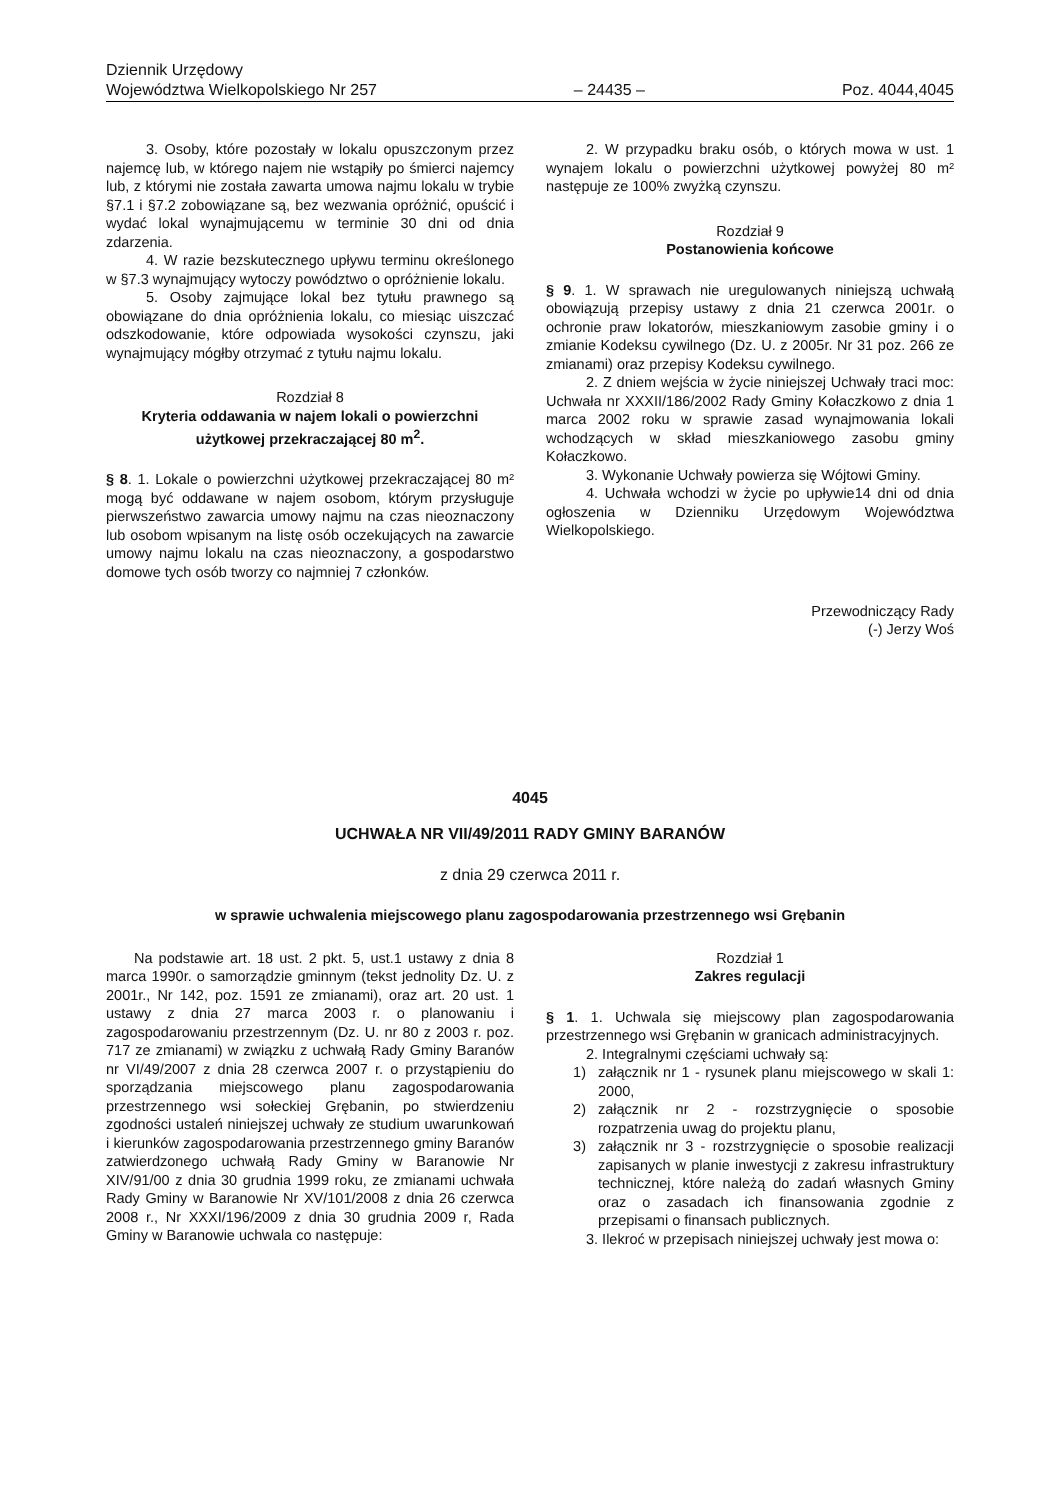Dziennik Urzędowy
Województwa Wielkopolskiego Nr 257
– 24435 –
Poz. 4044,4045
3. Osoby, które pozostały w lokalu opuszczonym przez najemcę lub, w którego najem nie wstąpiły po śmierci najemcy lub, z którymi nie została zawarta umowa najmu lokalu w trybie §7.1 i §7.2 zobowiązane są, bez wezwania opróżnić, opuścić i wydać lokal wynajmującemu w terminie 30 dni od dnia zdarzenia.
4. W razie bezskutecznego upływu terminu określonego w §7.3 wynajmujący wytoczy powództwo o opróżnienie lokalu.
5. Osoby zajmujące lokal bez tytułu prawnego są obowiązane do dnia opróżnienia lokalu, co miesiąc uiszczać odszkodowanie, które odpowiada wysokości czynszu, jaki wynajmujący mógłby otrzymać z tytułu najmu lokalu.
Rozdział 8
Kryteria oddawania w najem lokali o powierzchni użytkowej przekraczającej 80 m<sup>2</sup>.
§ 8. 1. Lokale o powierzchni użytkowej przekraczającej 80 m² mogą być oddawane w najem osobom, którym przysługuje pierwszeństwo zawarcia umowy najmu na czas nieoznaczony lub osobom wpisanym na listę osób oczekujących na zawarcie umowy najmu lokalu na czas nieoznaczony, a gospodarstwo domowe tych osób tworzy co najmniej 7 członków.
2. W przypadku braku osób, o których mowa w ust. 1 wynajem lokalu o powierzchni użytkowej powyżej 80 m² następuje ze 100% zwyżką czynszu.
Rozdział 9
Postanowienia końcowe
§ 9. 1. W sprawach nie uregulowanych niniejszą uchwałą obowiązują przepisy ustawy z dnia 21 czerwca 2001r. o ochronie praw lokatorów, mieszkaniowym zasobie gminy i o zmianie Kodeksu cywilnego (Dz. U. z 2005r. Nr 31 poz. 266 ze zmianami) oraz przepisy Kodeksu cywilnego.
2. Z dniem wejścia w życie niniejszej Uchwały traci moc: Uchwała nr XXXII/186/2002 Rady Gminy Kołaczkowo z dnia 1 marca 2002 roku w sprawie zasad wynajmowania lokali wchodzących w skład mieszkaniowego zasobu gminy Kołaczkowo.
3. Wykonanie Uchwały powierza się Wójtowi Gminy.
4. Uchwała wchodzi w życie po upływie14 dni od dnia ogłoszenia w Dzienniku Urzędowym Województwa Wielkopolskiego.
Przewodniczący Rady
(-) Jerzy Woś
4045
UCHWAŁA NR VII/49/2011 RADY GMINY BARANÓW
z dnia 29 czerwca 2011 r.
w sprawie uchwalenia miejscowego planu zagospodarowania przestrzennego wsi Grębanin
Na podstawie art. 18 ust. 2 pkt. 5, ust.1 ustawy z dnia 8 marca 1990r. o samorządzie gminnym (tekst jednolity Dz. U. z 2001r., Nr 142, poz. 1591 ze zmianami), oraz art. 20 ust. 1 ustawy z dnia 27 marca 2003 r. o planowaniu i zagospodarowaniu przestrzennym (Dz. U. nr 80 z 2003 r. poz. 717 ze zmianami) w związku z uchwałą Rady Gminy Baranów nr VI/49/2007 z dnia 28 czerwca 2007 r. o przystąpieniu do sporządzania miejscowego planu zagospodarowania przestrzennego wsi sołeckiej Grębanin, po stwierdzeniu zgodności ustaleń niniejszej uchwały ze studium uwarunkowań i kierunków zagospodarowania przestrzennego gminy Baranów zatwierdzonego uchwałą Rady Gminy w Baranowie Nr XIV/91/00 z dnia 30 grudnia 1999 roku, ze zmianami uchwała Rady Gminy w Baranowie Nr XV/101/2008 z dnia 26 czerwca 2008 r., Nr XXXI/196/2009 z dnia 30 grudnia 2009 r, Rada Gminy w Baranowie uchwala co następuje:
Rozdział 1
Zakres regulacji
§ 1. 1. Uchwala się miejscowy plan zagospodarowania przestrzennego wsi Grębanin w granicach administracyjnych.
2. Integralnymi częściami uchwały są:
1) załącznik nr 1 - rysunek planu miejscowego w skali 1: 2000,
2) załącznik nr 2 - rozstrzygnięcie o sposobie rozpatrzenia uwag do projektu planu,
3) załącznik nr 3 - rozstrzygnięcie o sposobie realizacji zapisanych w planie inwestycji z zakresu infrastruktury technicznej, które należą do zadań własnych Gminy oraz o zasadach ich finansowania zgodnie z przepisami o finansach publicznych.
3. Ilekroć w przepisach niniejszej uchwały jest mowa o: